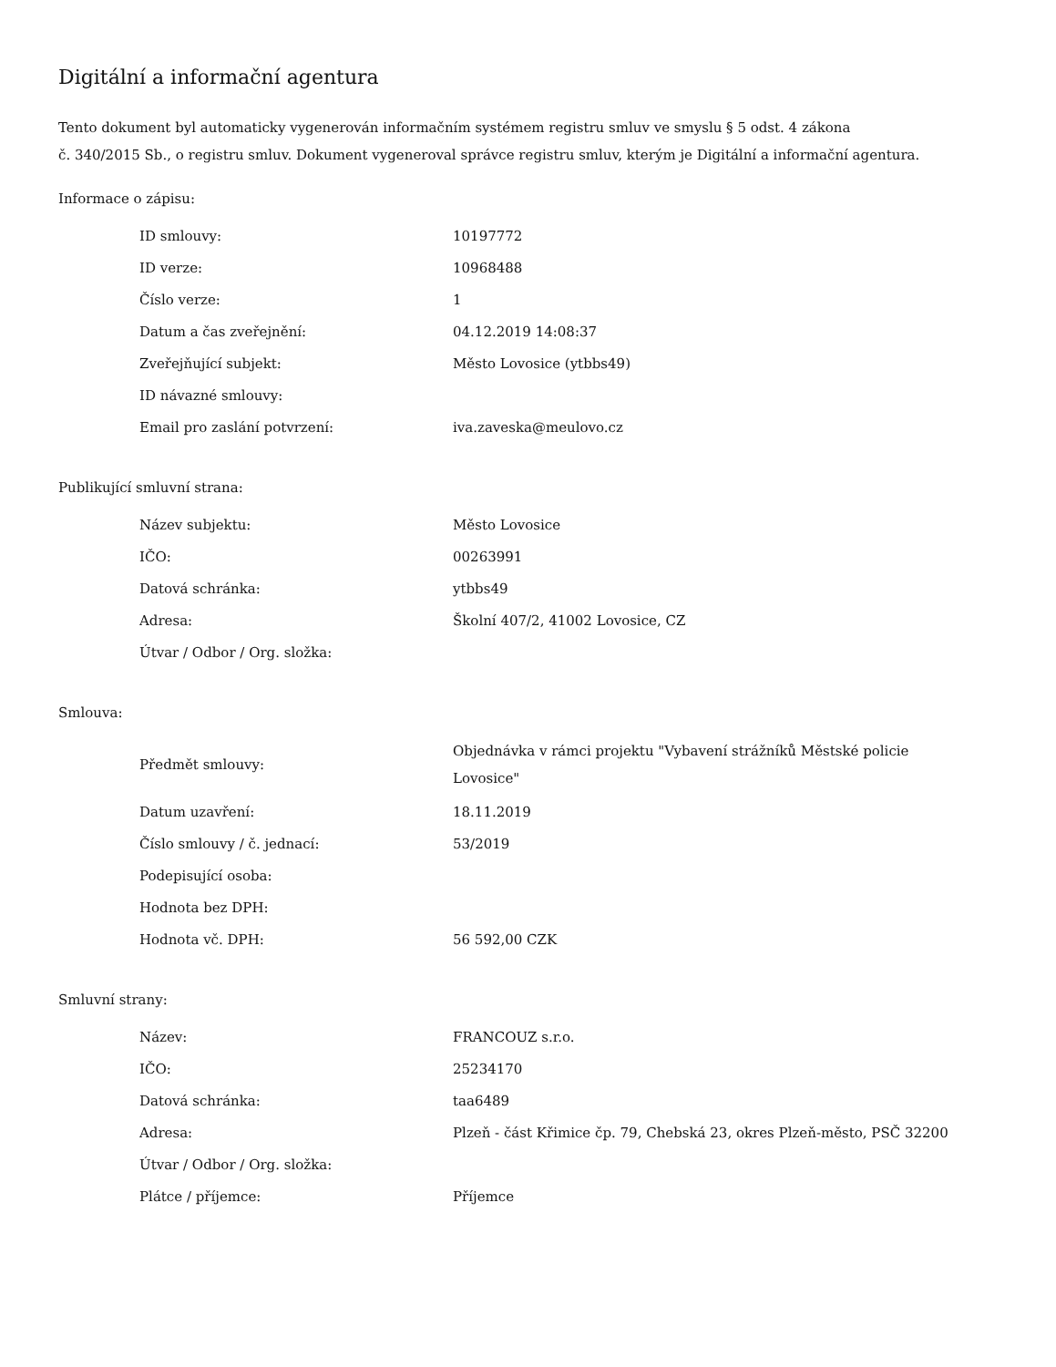Digitální a informační agentura
Tento dokument byl automaticky vygenerován informačním systémem registru smluv ve smyslu § 5 odst. 4 zákona
č. 340/2015 Sb., o registru smluv. Dokument vygeneroval správce registru smluv, kterým je Digitální a informační agentura.
Informace o zápisu:
| ID smlouvy: | 10197772 |
| ID verze: | 10968488 |
| Číslo verze: | 1 |
| Datum a čas zveřejnění: | 04.12.2019 14:08:37 |
| Zveřejňující subjekt: | Město Lovosice (ytbbs49) |
| ID návazné smlouvy: | |
| Email pro zaslání potvrzení: | iva.zaveska@meulovo.cz |
Publikující smluvní strana:
| Název subjektu: | Město Lovosice |
| IČO: | 00263991 |
| Datová schránka: | ytbbs49 |
| Adresa: | Školní 407/2, 41002 Lovosice, CZ |
| Útvar / Odbor / Org. složka: | |
Smlouva:
| Předmět smlouvy: | Objednávka v rámci projektu "Vybavení strážníků Městské policie Lovosice" |
| Datum uzavření: | 18.11.2019 |
| Číslo smlouvy / č. jednací: | 53/2019 |
| Podepisující osoba: | |
| Hodnota bez DPH: | |
| Hodnota vč. DPH: | 56 592,00 CZK |
Smluvní strany:
| Název: | FRANCOUZ s.r.o. |
| IČO: | 25234170 |
| Datová schránka: | taa6489 |
| Adresa: | Plzeň - část Křimice čp. 79, Chebská 23, okres Plzeň-město, PSČ 32200 |
| Útvar / Odbor / Org. složka: | |
| Plátce / příjemce: | Příjemce |